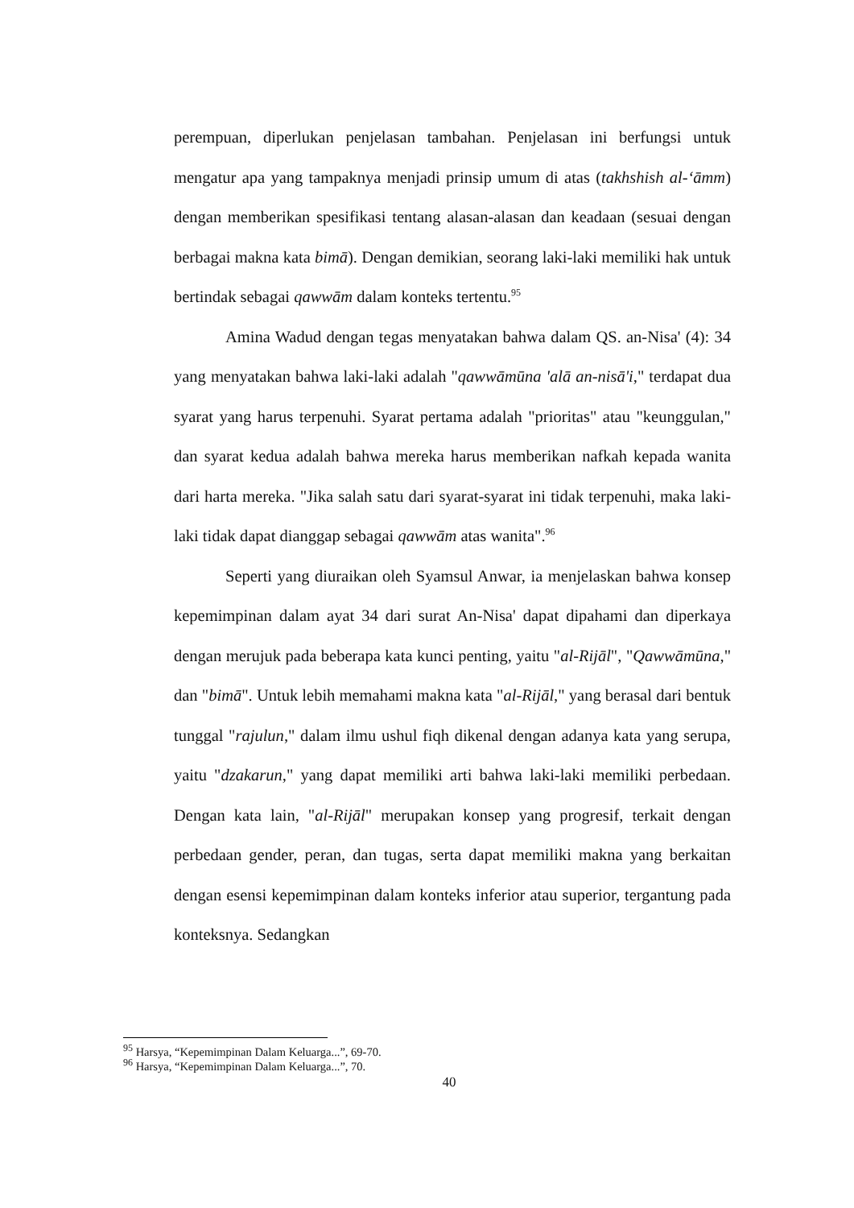perempuan, diperlukan penjelasan tambahan. Penjelasan ini berfungsi untuk mengatur apa yang tampaknya menjadi prinsip umum di atas (takhshish al-‘āmm) dengan memberikan spesifikasi tentang alasan-alasan dan keadaan (sesuai dengan berbagai makna kata bimā). Dengan demikian, seorang laki-laki memiliki hak untuk bertindak sebagai qawwām dalam konteks tertentu.<sup>95</sup>
Amina Wadud dengan tegas menyatakan bahwa dalam QS. an-Nisa' (4): 34 yang menyatakan bahwa laki-laki adalah "qawwāmūna 'alā an-nisā'i," terdapat dua syarat yang harus terpenuhi. Syarat pertama adalah "prioritas" atau "keunggulan," dan syarat kedua adalah bahwa mereka harus memberikan nafkah kepada wanita dari harta mereka. "Jika salah satu dari syarat-syarat ini tidak terpenuhi, maka laki-laki tidak dapat dianggap sebagai qawwām atas wanita".<sup>96</sup>
Seperti yang diuraikan oleh Syamsul Anwar, ia menjelaskan bahwa konsep kepemimpinan dalam ayat 34 dari surat An-Nisa' dapat dipahami dan diperkaya dengan merujuk pada beberapa kata kunci penting, yaitu "al-Rijāl", "Qawwāmūna," dan "bimā". Untuk lebih memahami makna kata "al-Rijāl," yang berasal dari bentuk tunggal "rajulun," dalam ilmu ushul fiqh dikenal dengan adanya kata yang serupa, yaitu "dzakarun," yang dapat memiliki arti bahwa laki-laki memiliki perbedaan. Dengan kata lain, "al-Rijāl" merupakan konsep yang progresif, terkait dengan perbedaan gender, peran, dan tugas, serta dapat memiliki makna yang berkaitan dengan esensi kepemimpinan dalam konteks inferior atau superior, tergantung pada konteksnya. Sedangkan
<sup>95</sup> Harsya, “Kepemimpinan Dalam Keluarga...”, 69-70.
<sup>96</sup> Harsya, “Kepemimpinan Dalam Keluarga...”, 70.
40